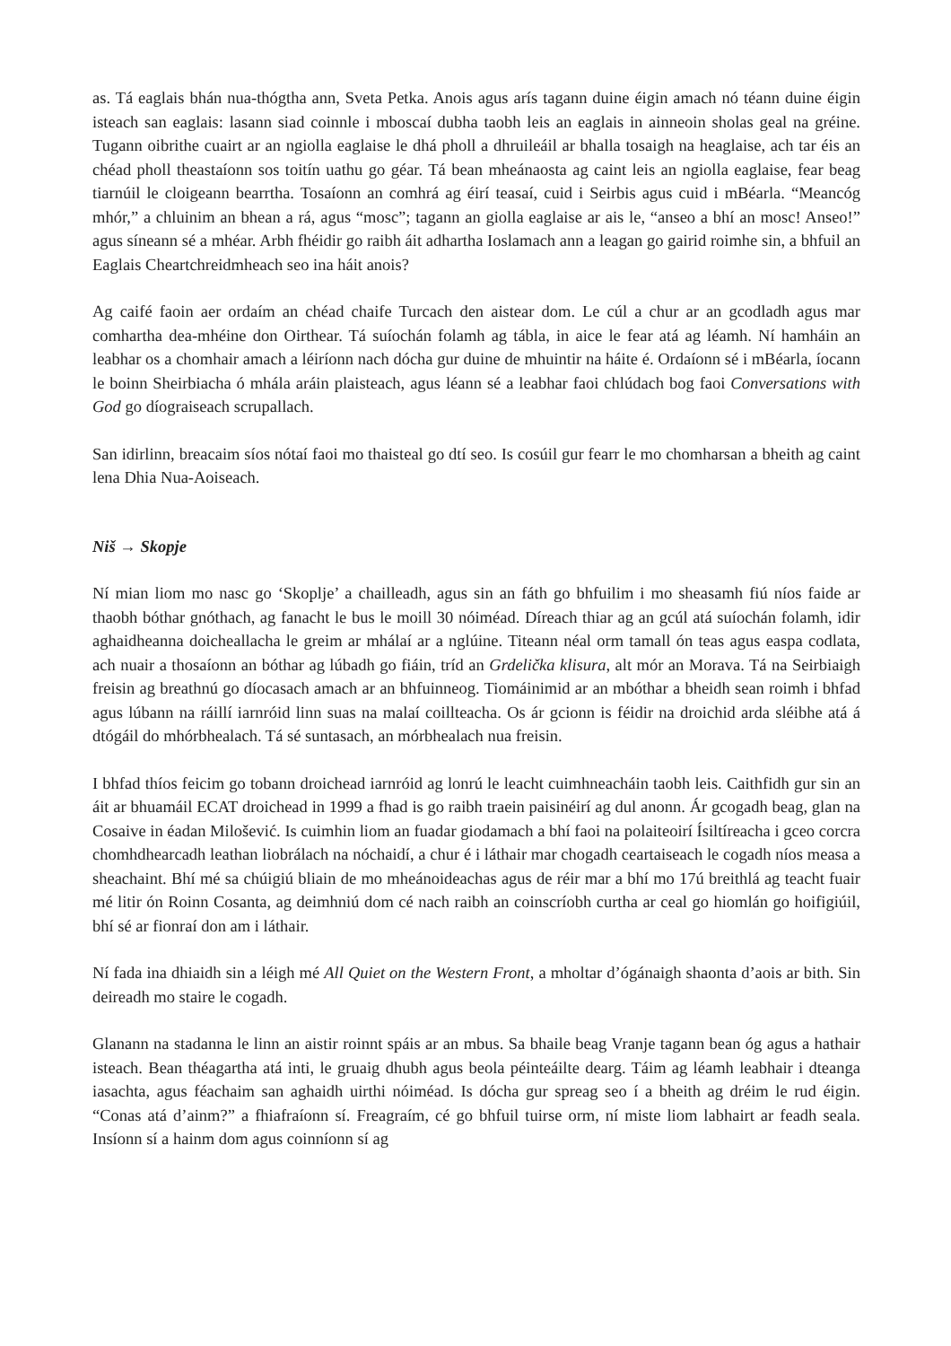as. Tá eaglais bhán nua-thógtha ann, Sveta Petka. Anois agus arís tagann duine éigin amach nó téann duine éigin isteach san eaglais: lasann siad coinnle i mboscaí dubha taobh leis an eaglais in ainneoin sholas geal na gréine. Tugann oibrithe cuairt ar an ngiolla eaglaise le dhá pholl a dhruileáil ar bhalla tosaigh na heaglaise, ach tar éis an chéad pholl theastaíonn sos toitín uathu go géar. Tá bean mheánaosta ag caint leis an ngiolla eaglaise, fear beag tiarnúil le cloigeann bearrtha. Tosaíonn an comhrá ag éirí teasaí, cuid i Seirbis agus cuid i mBéarla. “Meancóg mhór,” a chluinim an bhean a rá, agus “mosc”; tagann an giolla eaglaise ar ais le, “anseo a bhí an mosc! Anseo!” agus síneann sé a mhéar. Arbh fhéidir go raibh áit adhartha Ioslamach ann a leagan go gairid roimhe sin, a bhfuil an Eaglais Cheartchreidmheach seo ina háit anois?
Ag caifé faoin aer ordaím an chéad chaife Turcach den aistear dom. Le cúl a chur ar an gcodladh agus mar comhartha dea-mhéine don Oirthear. Tá suíochán folamh ag tábla, in aice le fear atá ag léamh. Ní hamháin an leabhar os a chomhair amach a léiríonn nach dócha gur duine de mhuintir na háite é. Ordaíonn sé i mBéarla, íocann le boinn Sheirbiacha ó mhála aráin plaisteach, agus léann sé a leabhar faoi chlúdach bog faoi Conversations with God go díograiseach scrupallach.
San idirlinn, breacaim síos nótaí faoi mo thaisteal go dtí seo. Is cosúil gur fearr le mo chomharsan a bheith ag caint lena Dhia Nua-Aoiseach.
Niš → Skopje
Ní mian liom mo nasc go ‘Skoplje’ a chailleadh, agus sin an fáth go bhfuilim i mo sheasamh fiú níos faide ar thaobh bóthar gnóthach, ag fanacht le bus le moill 30 nóiméad. Díreach thiar ag an gcúl atá suíochán folamh, idir aghaidheanna doicheallacha le greim ar mhálaí ar a nglúine. Titeann néal orm tamall ón teas agus easpa codlata, ach nuair a thosaíonn an bóthar ag lúbadh go fiáin, tríd an Grdelička klisura, alt mór an Morava. Tá na Seirbiaigh freisin ag breathnú go díocasach amach ar an bhfuinneog. Tiomáinimid ar an mbóthar a bheidh sean roimh i bhfad agus lúbann na ráillí iarnróid linn suas na malaí coillteacha. Os ár gcionn is féidir na droichid arda sléibhe atá á dtógáil do mhórbhealach. Tá sé suntasach, an mórbhealach nua freisin.
I bhfad thíos feicim go tobann droichead iarnróid ag lonrú le leacht cuimhneacháin taobh leis. Caithfidh gur sin an áit ar bhuamáil ECAT droichead in 1999 a fhad is go raibh traein paisinéirí ag dul anonn. Ár gcogadh beag, glan na Cosaive in éadan Milošević. Is cuimhin liom an fuadar giodamach a bhí faoi na polaiteoirí Ísiltíreacha i gceo corcra chomhdhearcadh leathan liobrálach na nóchaidí, a chur é i láthair mar chogadh ceartaiseach le cogadh níos measa a sheachaint. Bhí mé sa chúigiú bliain de mo mheánoideachas agus de réir mar a bhí mo 17ú breithlá ag teacht fuair mé litir ón Roinn Cosanta, ag deimhniú dom cé nach raibh an coinscríobh curtha ar ceal go hiomlán go hoifigiúil, bhí sé ar fionraí don am i láthair.
Ní fada ina dhiaidh sin a léigh mé All Quiet on the Western Front, a mholtar d’ógánaigh shaonta d’aois ar bith. Sin deireadh mo staire le cogadh.
Glanann na stadanna le linn an aistir roinnt spáis ar an mbus. Sa bhaile beag Vranje tagann bean óg agus a hathair isteach. Bean théagartha atá inti, le gruaig dhubh agus beola péinteáilte dearg. Táim ag léamh leabhair i dteanga iasachta, agus féachaim san aghaidh uirthi nóiméad. Is dócha gur spreag seo í a bheith ag dréim le rud éigin. “Conas atá d’ainm?” a fhiafraíonn sí. Freagraím, cé go bhfuil tuirse orm, ní miste liom labhairt ar feadh seala. Insíonn sí a hainm dom agus coinníonn sí ag